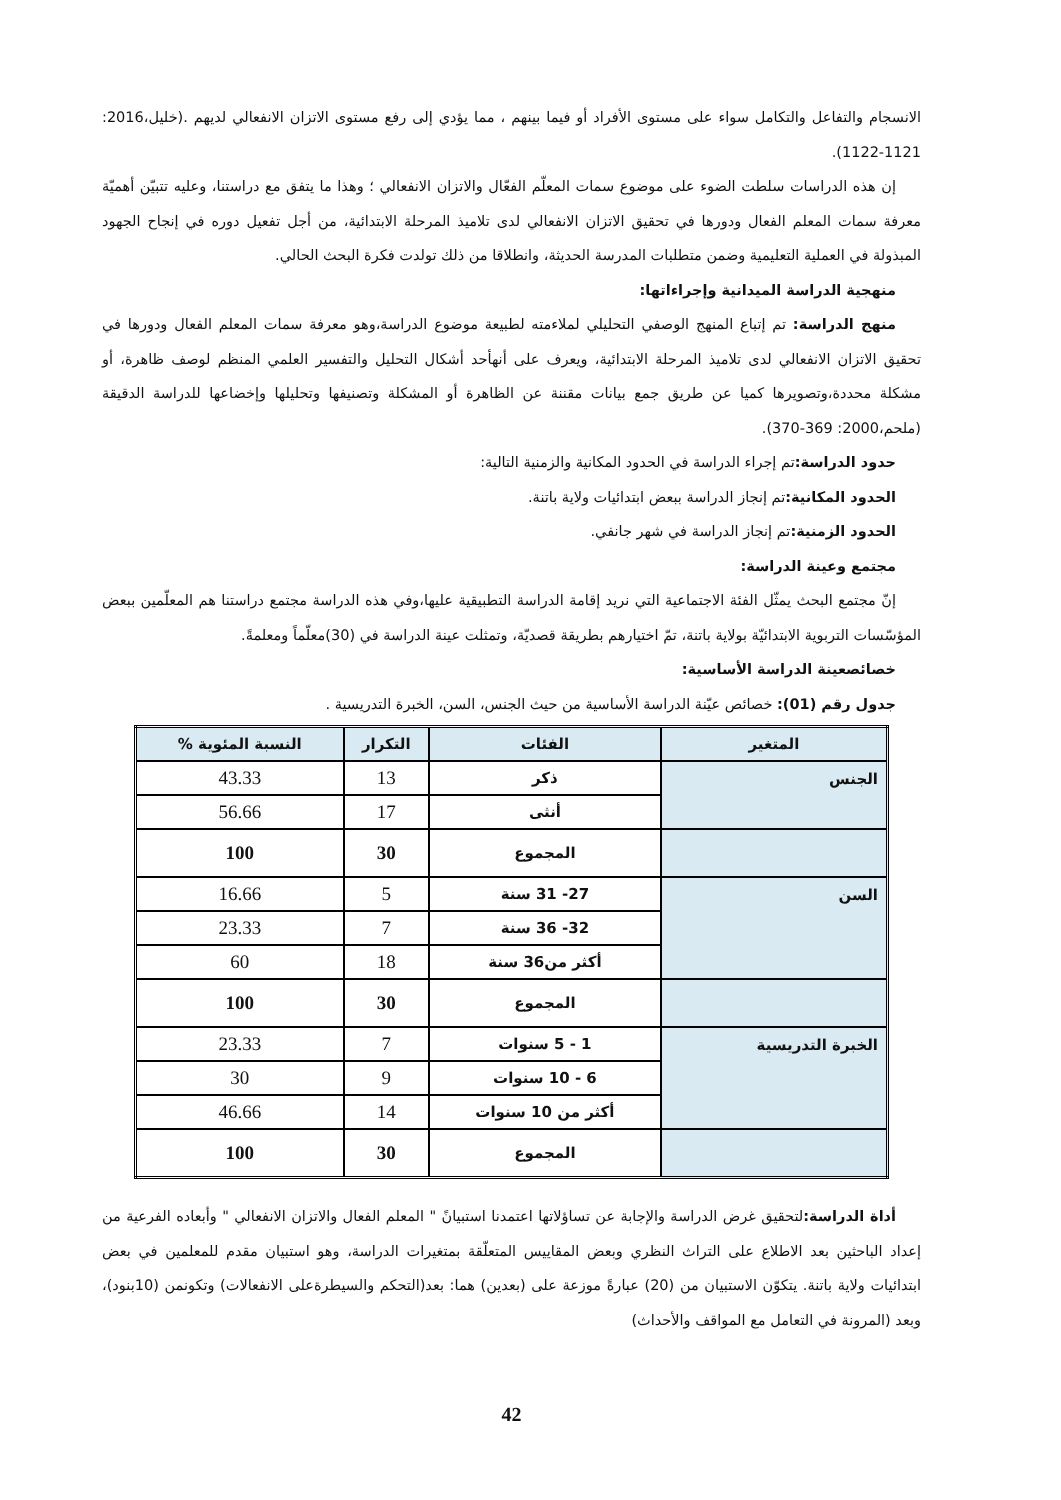الانسجام والتفاعل والتكامل سواء على مستوى الأفراد أو فيما بينهم ، مما يؤدي إلى رفع مستوى الاتزان الانفعالي لديهم .(خليل،2016: 1121-1122).
إن هذه الدراسات سلطت الضوء على موضوع سمات المعلّم الفعّال والاتزان الانفعالي ؛ وهذا ما يتفق مع دراستنا، وعليه تتبيّن أهميّة معرفة سمات المعلم الفعال ودورها في تحقيق الاتزان الانفعالي لدى تلاميذ المرحلة الابتدائية، من أجل تفعيل دوره في إنجاح الجهود المبذولة في العملية التعليمية وضمن متطلبات المدرسة الحديثة، وانطلاقا من ذلك تولدت فكرة البحث الحالي.
منهجية الدراسة الميدانية وإجراءاتها:
منهج الدراسة: تم إتباع المنهج الوصفي التحليلي لملاءمته لطبيعة موضوع الدراسة،وهو معرفة سمات المعلم الفعال ودورها في تحقيق الاتزان الانفعالي لدى تلاميذ المرحلة الابتدائية، ويعرف على أنهأحد أشكال التحليل والتفسير العلمي المنظم لوصف ظاهرة، أو مشكلة محددة،وتصويرها كميا عن طريق جمع بيانات مقننة عن الظاهرة أو المشكلة وتصنيفها وتحليلها وإخضاعها للدراسة الدقيقة (ملحم،2000: 369-370).
حدود الدراسة: تم إجراء الدراسة في الحدود المكانية والزمنية التالية:
الحدود المكانية: تم إنجاز الدراسة ببعض ابتدائيات ولاية باتنة.
الحدود الزمنية: تم إنجاز الدراسة في شهر جانفي.
مجتمع وعينة الدراسة:
إنّ مجتمع البحث يمثّل الفئة الاجتماعية التي نريد إقامة الدراسة التطبيقية عليها،وفي هذه الدراسة مجتمع دراستنا هم المعلّمين ببعض المؤسّسات التربوية الابتدائيّة بولاية باتنة، تمّ اختيارهم بطريقة قصديّة، وتمثلت عينة الدراسة في (30)معلّماً ومعلمةً.
خصائصعينة الدراسة الأساسية:
جدول رقم (01): خصائص عيّنة الدراسة الأساسية من حيث الجنس، السن، الخبرة التدريسية .
| المتغير | الفئات | التكرار | النسبة المئوية % |
| --- | --- | --- | --- |
| الجنس | ذكر | 13 | 43.33 |
| | أنثى | 17 | 56.66 |
| | المجموع | 30 | 100 |
| السن | 27- 31 سنة | 5 | 16.66 |
| | 32- 36 سنة | 7 | 23.33 |
| | أكثر من36 سنة | 18 | 60 |
| | المجموع | 30 | 100 |
| الخبرة التدريسية | 1 - 5 سنوات | 7 | 23.33 |
| | 6 - 10 سنوات | 9 | 30 |
| | أكثر من 10 سنوات | 14 | 46.66 |
| | المجموع | 30 | 100 |
أداة الدراسة: لتحقيق غرض الدراسة والإجابة عن تساؤلاتها اعتمدنا استبيانً " المعلم الفعال والاتزان الانفعالي " وأبعاده الفرعية من إعداد الباحثين بعد الاطلاع على التراث النظري وبعض المقاييس المتعلّقة بمتغيرات الدراسة، وهو استبيان مقدم للمعلمين في بعض ابتدائيات ولاية باتنة. يتكوّن الاستبيان من (20) عبارةً موزعة على (بعدين) هما: بعد(التحكم والسيطرةعلى الانفعالات) وتكونمن (10بنود)، وبعد (المرونة في التعامل مع المواقف والأحداث)
42